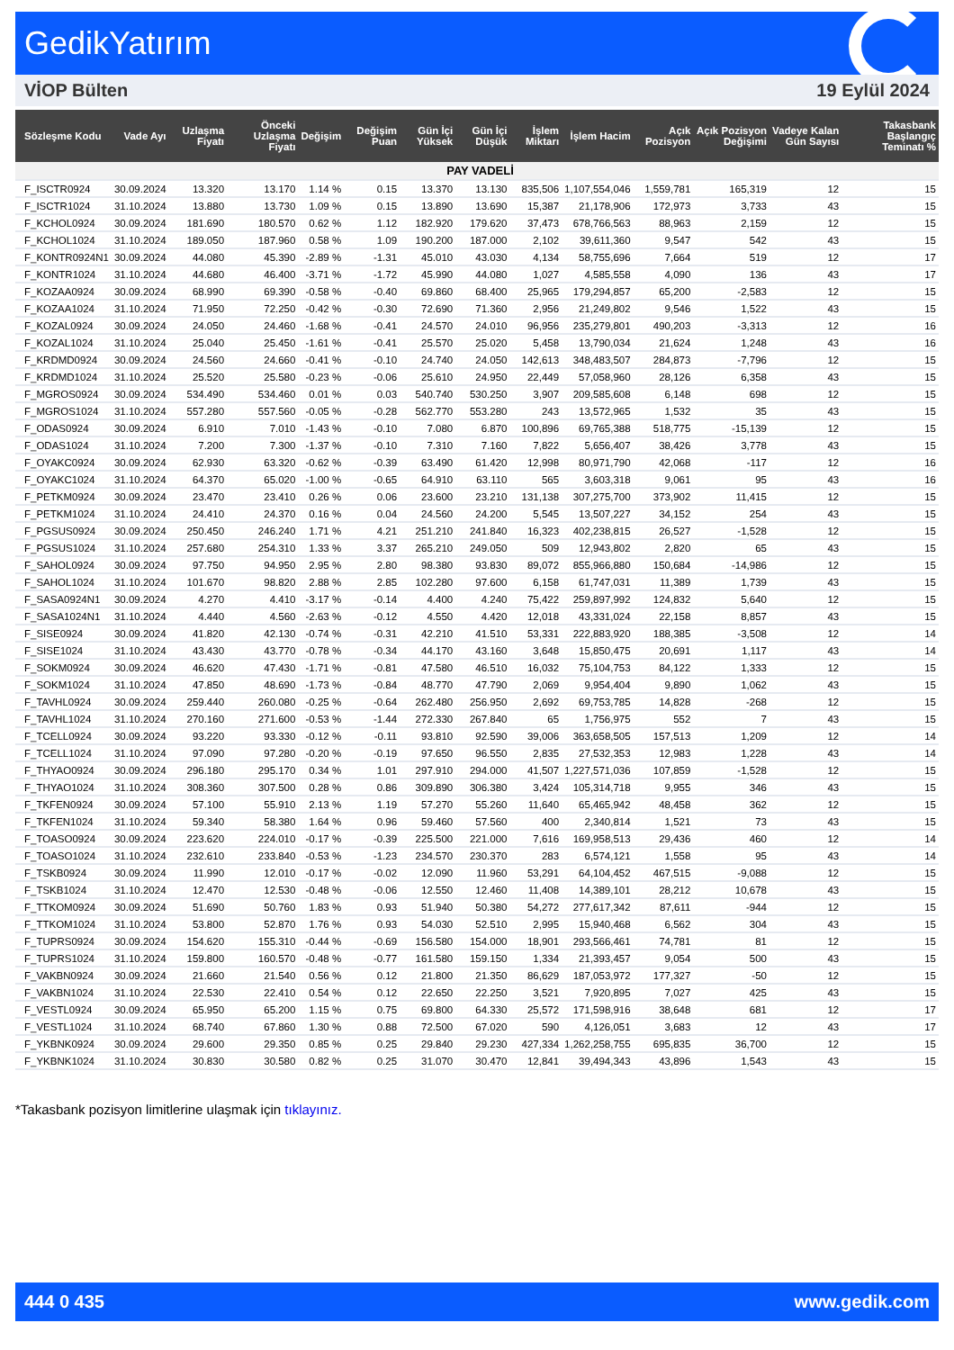GedikYatırım
VİOP Bülten 19 Eylül 2024
| Sözleşme Kodu | Vade Ayı | Uzlaşma Fiyatı | Önceki Uzlaşma Fiyatı | Değişim | Değişim Puan | Gün İçi Yüksek | Gün İçi Düşük | İşlem Miktarı | İşlem Hacim | Açık Pozisyon | Açık Pozisyon Değişimi | Vadeye Kalan Gün Sayısı | Takasbank Başlangıç Teminatı % |
| --- | --- | --- | --- | --- | --- | --- | --- | --- | --- | --- | --- | --- | --- |
| PAY VADELİ | | | | | | | | | | | | | |
| F_ISCTR0924 | 30.09.2024 | 13.320 | 13.170 | 1.14 % | 0.15 | 13.370 | 13.130 | 835,506 | 1,107,554,046 | 1,559,781 | 165,319 | 12 | 15 |
| F_ISCTR1024 | 31.10.2024 | 13.880 | 13.730 | 1.09 % | 0.15 | 13.890 | 13.690 | 15,387 | 21,178,906 | 172,973 | 3,733 | 43 | 15 |
| F_KCHOL0924 | 30.09.2024 | 181.690 | 180.570 | 0.62 % | 1.12 | 182.920 | 179.620 | 37,473 | 678,766,563 | 88,963 | 2,159 | 12 | 15 |
| F_KCHOL1024 | 31.10.2024 | 189.050 | 187.960 | 0.58 % | 1.09 | 190.200 | 187.000 | 2,102 | 39,611,360 | 9,547 | 542 | 43 | 15 |
| F_KONTR0924N1 | 30.09.2024 | 44.080 | 45.390 | -2.89 % | -1.31 | 45.010 | 43.030 | 4,134 | 58,755,696 | 7,664 | 519 | 12 | 17 |
| F_KONTR1024 | 31.10.2024 | 44.680 | 46.400 | -3.71 % | -1.72 | 45.990 | 44.080 | 1,027 | 4,585,558 | 4,090 | 136 | 43 | 17 |
| F_KOZAA0924 | 30.09.2024 | 68.990 | 69.390 | -0.58 % | -0.40 | 69.860 | 68.400 | 25,965 | 179,294,857 | 65,200 | -2,583 | 12 | 15 |
| F_KOZAA1024 | 31.10.2024 | 71.950 | 72.250 | -0.42 % | -0.30 | 72.690 | 71.360 | 2,956 | 21,249,802 | 9,546 | 1,522 | 43 | 15 |
| F_KOZAL0924 | 30.09.2024 | 24.050 | 24.460 | -1.68 % | -0.41 | 24.570 | 24.010 | 96,956 | 235,279,801 | 490,203 | -3,313 | 12 | 16 |
| F_KOZAL1024 | 31.10.2024 | 25.040 | 25.450 | -1.61 % | -0.41 | 25.570 | 25.020 | 5,458 | 13,790,034 | 21,624 | 1,248 | 43 | 16 |
| F_KRDMD0924 | 30.09.2024 | 24.560 | 24.660 | -0.41 % | -0.10 | 24.740 | 24.050 | 142,613 | 348,483,507 | 284,873 | -7,796 | 12 | 15 |
| F_KRDMD1024 | 31.10.2024 | 25.520 | 25.580 | -0.23 % | -0.06 | 25.610 | 24.950 | 22,449 | 57,058,960 | 28,126 | 6,358 | 43 | 15 |
| F_MGROS0924 | 30.09.2024 | 534.490 | 534.460 | 0.01 % | 0.03 | 540.740 | 530.250 | 3,907 | 209,585,608 | 6,148 | 698 | 12 | 15 |
| F_MGROS1024 | 31.10.2024 | 557.280 | 557.560 | -0.05 % | -0.28 | 562.770 | 553.280 | 243 | 13,572,965 | 1,532 | 35 | 43 | 15 |
| F_ODAS0924 | 30.09.2024 | 6.910 | 7.010 | -1.43 % | -0.10 | 7.080 | 6.870 | 100,896 | 69,765,388 | 518,775 | -15,139 | 12 | 15 |
| F_ODAS1024 | 31.10.2024 | 7.200 | 7.300 | -1.37 % | -0.10 | 7.310 | 7.160 | 7,822 | 5,656,407 | 38,426 | 3,778 | 43 | 15 |
| F_OYAKC0924 | 30.09.2024 | 62.930 | 63.320 | -0.62 % | -0.39 | 63.490 | 61.420 | 12,998 | 80,971,790 | 42,068 | -117 | 12 | 16 |
| F_OYAKC1024 | 31.10.2024 | 64.370 | 65.020 | -1.00 % | -0.65 | 64.910 | 63.110 | 565 | 3,603,318 | 9,061 | 95 | 43 | 16 |
| F_PETKM0924 | 30.09.2024 | 23.470 | 23.410 | 0.26 % | 0.06 | 23.600 | 23.210 | 131,138 | 307,275,700 | 373,902 | 11,415 | 12 | 15 |
| F_PETKM1024 | 31.10.2024 | 24.410 | 24.370 | 0.16 % | 0.04 | 24.560 | 24.200 | 5,545 | 13,507,227 | 34,152 | 254 | 43 | 15 |
| F_PGSUS0924 | 30.09.2024 | 250.450 | 246.240 | 1.71 % | 4.21 | 251.210 | 241.840 | 16,323 | 402,238,815 | 26,527 | -1,528 | 12 | 15 |
| F_PGSUS1024 | 31.10.2024 | 257.680 | 254.310 | 1.33 % | 3.37 | 265.210 | 249.050 | 509 | 12,943,802 | 2,820 | 65 | 43 | 15 |
| F_SAHOL0924 | 30.09.2024 | 97.750 | 94.950 | 2.95 % | 2.80 | 98.380 | 93.830 | 89,072 | 855,966,880 | 150,684 | -14,986 | 12 | 15 |
| F_SAHOL1024 | 31.10.2024 | 101.670 | 98.820 | 2.88 % | 2.85 | 102.280 | 97.600 | 6,158 | 61,747,031 | 11,389 | 1,739 | 43 | 15 |
| F_SASA0924N1 | 30.09.2024 | 4.270 | 4.410 | -3.17 % | -0.14 | 4.400 | 4.240 | 75,422 | 259,897,992 | 124,832 | 5,640 | 12 | 15 |
| F_SASA1024N1 | 31.10.2024 | 4.440 | 4.560 | -2.63 % | -0.12 | 4.550 | 4.420 | 12,018 | 43,331,024 | 22,158 | 8,857 | 43 | 15 |
| F_SISE0924 | 30.09.2024 | 41.820 | 42.130 | -0.74 % | -0.31 | 42.210 | 41.510 | 53,331 | 222,883,920 | 188,385 | -3,508 | 12 | 14 |
| F_SISE1024 | 31.10.2024 | 43.430 | 43.770 | -0.78 % | -0.34 | 44.170 | 43.160 | 3,648 | 15,850,475 | 20,691 | 1,117 | 43 | 14 |
| F_SOKM0924 | 30.09.2024 | 46.620 | 47.430 | -1.71 % | -0.81 | 47.580 | 46.510 | 16,032 | 75,104,753 | 84,122 | 1,333 | 12 | 15 |
| F_SOKM1024 | 31.10.2024 | 47.850 | 48.690 | -1.73 % | -0.84 | 48.770 | 47.790 | 2,069 | 9,954,404 | 9,890 | 1,062 | 43 | 15 |
| F_TAVHL0924 | 30.09.2024 | 259.440 | 260.080 | -0.25 % | -0.64 | 262.480 | 256.950 | 2,692 | 69,753,785 | 14,828 | -268 | 12 | 15 |
| F_TAVHL1024 | 31.10.2024 | 270.160 | 271.600 | -0.53 % | -1.44 | 272.330 | 267.840 | 65 | 1,756,975 | 552 | 7 | 43 | 15 |
| F_TCELL0924 | 30.09.2024 | 93.220 | 93.330 | -0.12 % | -0.11 | 93.810 | 92.590 | 39,006 | 363,658,505 | 157,513 | 1,209 | 12 | 14 |
| F_TCELL1024 | 31.10.2024 | 97.090 | 97.280 | -0.20 % | -0.19 | 97.650 | 96.550 | 2,835 | 27,532,353 | 12,983 | 1,228 | 43 | 14 |
| F_THYAO0924 | 30.09.2024 | 296.180 | 295.170 | 0.34 % | 1.01 | 297.910 | 294.000 | 41,507 | 1,227,571,036 | 107,859 | -1,528 | 12 | 15 |
| F_THYAO1024 | 31.10.2024 | 308.360 | 307.500 | 0.28 % | 0.86 | 309.890 | 306.380 | 3,424 | 105,314,718 | 9,955 | 346 | 43 | 15 |
| F_TKFEN0924 | 30.09.2024 | 57.100 | 55.910 | 2.13 % | 1.19 | 57.270 | 55.260 | 11,640 | 65,465,942 | 48,458 | 362 | 12 | 15 |
| F_TKFEN1024 | 31.10.2024 | 59.340 | 58.380 | 1.64 % | 0.96 | 59.460 | 57.560 | 400 | 2,340,814 | 1,521 | 73 | 43 | 15 |
| F_TOASO0924 | 30.09.2024 | 223.620 | 224.010 | -0.17 % | -0.39 | 225.500 | 221.000 | 7,616 | 169,958,513 | 29,436 | 460 | 12 | 14 |
| F_TOASO1024 | 31.10.2024 | 232.610 | 233.840 | -0.53 % | -1.23 | 234.570 | 230.370 | 283 | 6,574,121 | 1,558 | 95 | 43 | 14 |
| F_TSKB0924 | 30.09.2024 | 11.990 | 12.010 | -0.17 % | -0.02 | 12.090 | 11.960 | 53,291 | 64,104,452 | 467,515 | -9,088 | 12 | 15 |
| F_TSKB1024 | 31.10.2024 | 12.470 | 12.530 | -0.48 % | -0.06 | 12.550 | 12.460 | 11,408 | 14,389,101 | 28,212 | 10,678 | 43 | 15 |
| F_TTKOM0924 | 30.09.2024 | 51.690 | 50.760 | 1.83 % | 0.93 | 51.940 | 50.380 | 54,272 | 277,617,342 | 87,611 | -944 | 12 | 15 |
| F_TTKOM1024 | 31.10.2024 | 53.800 | 52.870 | 1.76 % | 0.93 | 54.030 | 52.510 | 2,995 | 15,940,468 | 6,562 | 304 | 43 | 15 |
| F_TUPRS0924 | 30.09.2024 | 154.620 | 155.310 | -0.44 % | -0.69 | 156.580 | 154.000 | 18,901 | 293,566,461 | 74,781 | 81 | 12 | 15 |
| F_TUPRS1024 | 31.10.2024 | 159.800 | 160.570 | -0.48 % | -0.77 | 161.580 | 159.150 | 1,334 | 21,393,457 | 9,054 | 500 | 43 | 15 |
| F_VAKBN0924 | 30.09.2024 | 21.660 | 21.540 | 0.56 % | 0.12 | 21.800 | 21.350 | 86,629 | 187,053,972 | 177,327 | -50 | 12 | 15 |
| F_VAKBN1024 | 31.10.2024 | 22.530 | 22.410 | 0.54 % | 0.12 | 22.650 | 22.250 | 3,521 | 7,920,895 | 7,027 | 425 | 43 | 15 |
| F_VESTL0924 | 30.09.2024 | 65.950 | 65.200 | 1.15 % | 0.75 | 69.800 | 64.330 | 25,572 | 171,598,916 | 38,648 | 681 | 12 | 17 |
| F_VESTL1024 | 31.10.2024 | 68.740 | 67.860 | 1.30 % | 0.88 | 72.500 | 67.020 | 590 | 4,126,051 | 3,683 | 12 | 43 | 17 |
| F_YKBNK0924 | 30.09.2024 | 29.600 | 29.350 | 0.85 % | 0.25 | 29.840 | 29.230 | 427,334 | 1,262,258,755 | 695,835 | 36,700 | 12 | 15 |
| F_YKBNK1024 | 31.10.2024 | 30.830 | 30.580 | 0.82 % | 0.25 | 31.070 | 30.470 | 12,841 | 39,494,343 | 43,896 | 1,543 | 43 | 15 |
*Takasbank pozisyon limitlerine ulaşmak için tıklayınız.
444 0 435 www.gedik.com